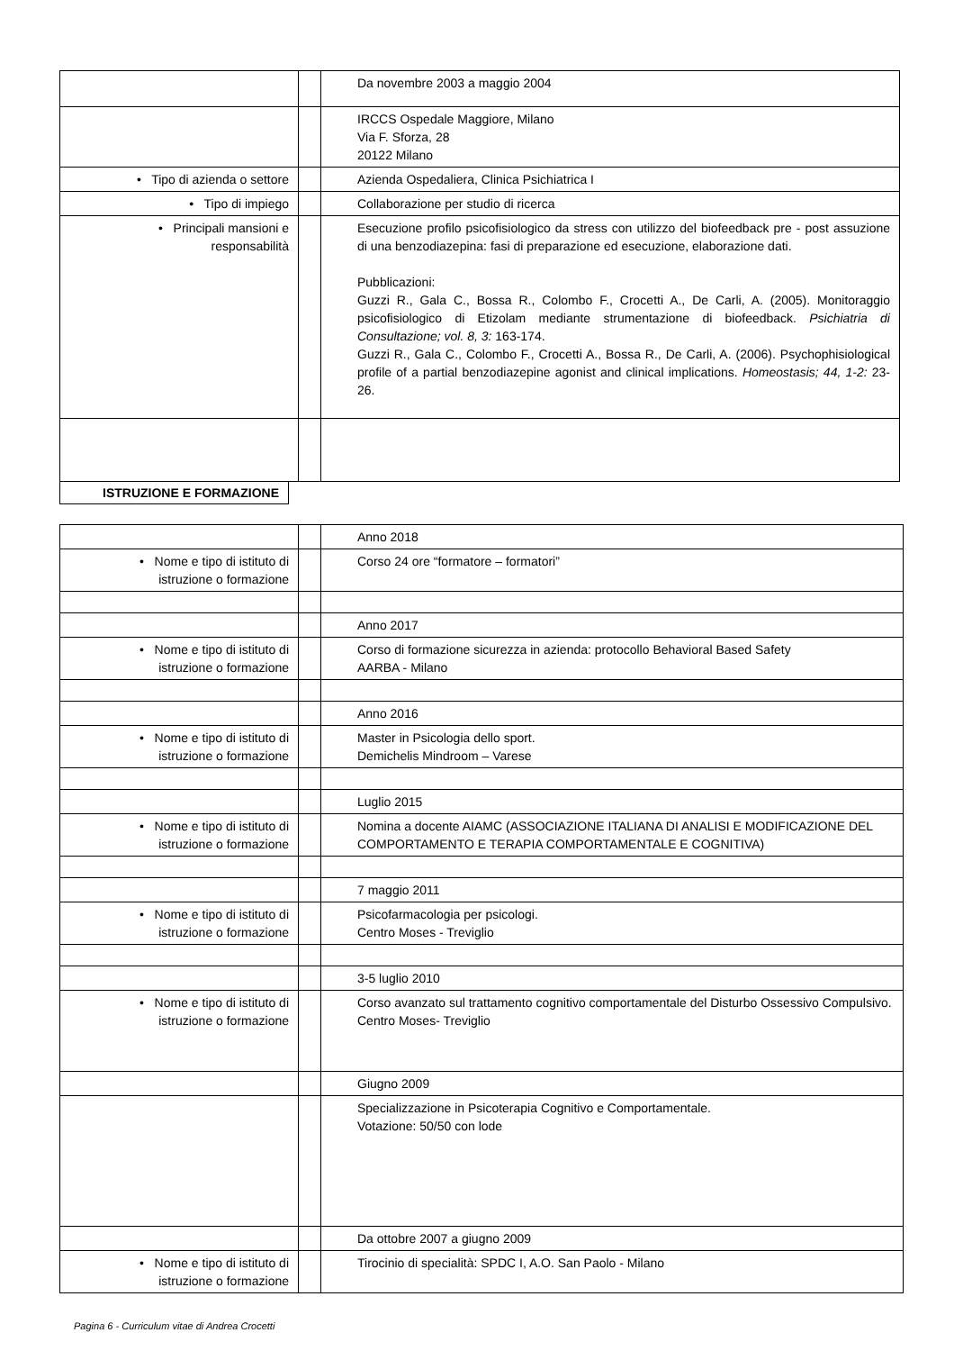| | | Da novembre 2003 a maggio 2004 |
| | | IRCCS Ospedale Maggiore, Milano Via F. Sforza, 28 20122 Milano |
| • Tipo di azienda o settore | | Azienda Ospedaliera, Clinica Psichiatrica I |
| • Tipo di impiego | | Collaborazione per studio di ricerca |
| • Principali mansioni e responsabilità | | Esecuzione profilo psicofisiologico da stress con utilizzo del biofeedback pre - post assuzione di una benzodiazepina: fasi di preparazione ed esecuzione, elaborazione dati. Pubblicazioni: Guzzi R., Gala C., Bossa R., Colombo F., Crocetti A., De Carli, A. (2005). Monitoraggio psicofisiologico di Etizolam mediante strumentazione di biofeedback. Psichiatria di Consultazione; vol. 8, 3: 163-174. Guzzi R., Gala C., Colombo F., Crocetti A., Bossa R., De Carli, A. (2006). Psychophisiological profile of a partial benzodiazepine agonist and clinical implications. Homeostasis; 44, 1-2: 23-26. |
ISTRUZIONE E FORMAZIONE
| | | Anno 2018 |
| • Nome e tipo di istituto di istruzione o formazione | | Corso 24 ore “formatore – formatori” |
| | | Anno 2017 |
| • Nome e tipo di istituto di istruzione o formazione | | Corso di formazione sicurezza in azienda: protocollo Behavioral Based Safety AARBA - Milano |
| | | Anno 2016 |
| • Nome e tipo di istituto di istruzione o formazione | | Master in Psicologia dello sport. Demichelis Mindroom – Varese |
| | | Luglio 2015 |
| • Nome e tipo di istituto di istruzione o formazione | | Nomina a docente AIAMC (ASSOCIAZIONE ITALIANA DI ANALISI E MODIFICAZIONE DEL COMPORTAMENTO E TERAPIA COMPORTAMENTALE E COGNITIVA) |
| | | 7 maggio 2011 |
| • Nome e tipo di istituto di istruzione o formazione | | Psicofarmacologia per psicologi. Centro Moses - Treviglio |
| | | 3-5 luglio 2010 |
| • Nome e tipo di istituto di istruzione o formazione | | Corso avanzato sul trattamento cognitivo comportamentale del Disturbo Ossessivo Compulsivo. Centro Moses- Treviglio |
| | | Giugno 2009 |
| | | Specializzazione in Psicoterapia Cognitivo e Comportamentale. Votazione: 50/50 con lode |
| | | Da ottobre 2007 a giugno 2009 |
| • Nome e tipo di istituto di istruzione o formazione | | Tirocinio di specialità: SPDC I, A.O. San Paolo - Milano |
Pagina 6 - Curriculum vitae di Andrea Crocetti